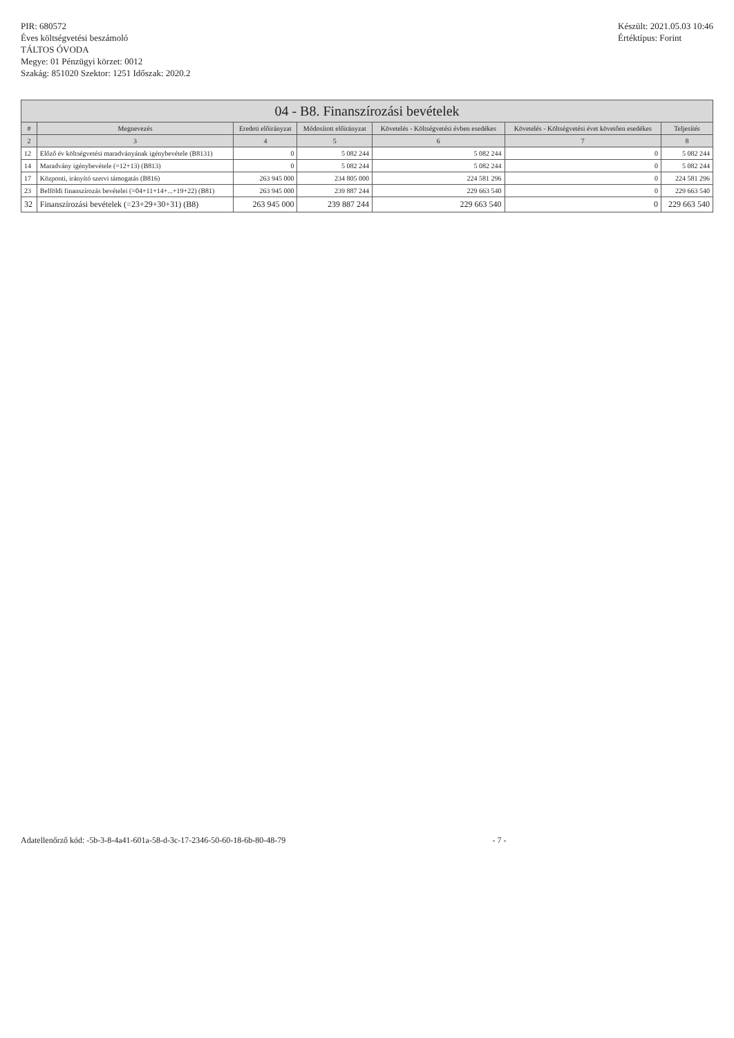PIR: 680572
Éves költségvetési beszámoló
TÁLTOS ÓVODA
Megye: 01 Pénzügyi körzet: 0012
Szakág: 851020 Szektor: 1251 Időszak: 2020.2
Készült: 2021.05.03 10:46
Értéktípus: Forint
04 - B8. Finanszírozási bevételek
| # | Megnevezés | Eredeti előirányzat | Módosított előirányzat | Követelés - Költségvetési évben esedékes | Követelés - Költségvetési évet követően esedékes | Teljesítés |
| --- | --- | --- | --- | --- | --- | --- |
| 2 | 3 | 4 | 5 | 6 | 7 | 8 |
| 12 | Előző év költségvetési maradványának igénybevétele (B8131) | 0 | 5 082 244 | 5 082 244 | 0 | 5 082 244 |
| 14 | Maradvány igénybevétele (=12+13) (B813) | 0 | 5 082 244 | 5 082 244 | 0 | 5 082 244 |
| 17 | Központi, irányító szervi támogatás (B816) | 263 945 000 | 234 805 000 | 224 581 296 | 0 | 224 581 296 |
| 23 | Belföldi finanszírozás bevételei (=04+11+14+...+19+22) (B81) | 263 945 000 | 239 887 244 | 229 663 540 | 0 | 229 663 540 |
| 32 | Finanszírozási bevételek (=23+29+30+31) (B8) | 263 945 000 | 239 887 244 | 229 663 540 | 0 | 229 663 540 |
Adatellenőrző kód: -5b-3-8-4a41-601a-58-d-3c-17-2346-50-60-18-6b-80-48-79
- 7 -